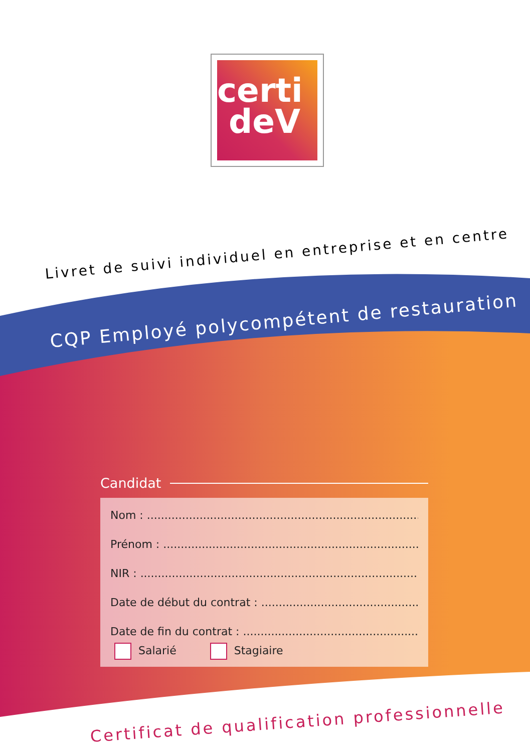certi
deV
Livret de suivi individuel en entreprise et en centre
CQP Employé polycompétent de restauration
Candidat
Nom : ..............................................................................................
Prénom : ..........................................................................................
NIR : ................................................................................................
Date de début du contrat : ..............................................................
Date de fin du contrat : ....................................................................
Salarié Stagiaire
Certificat de qualification professionnelle